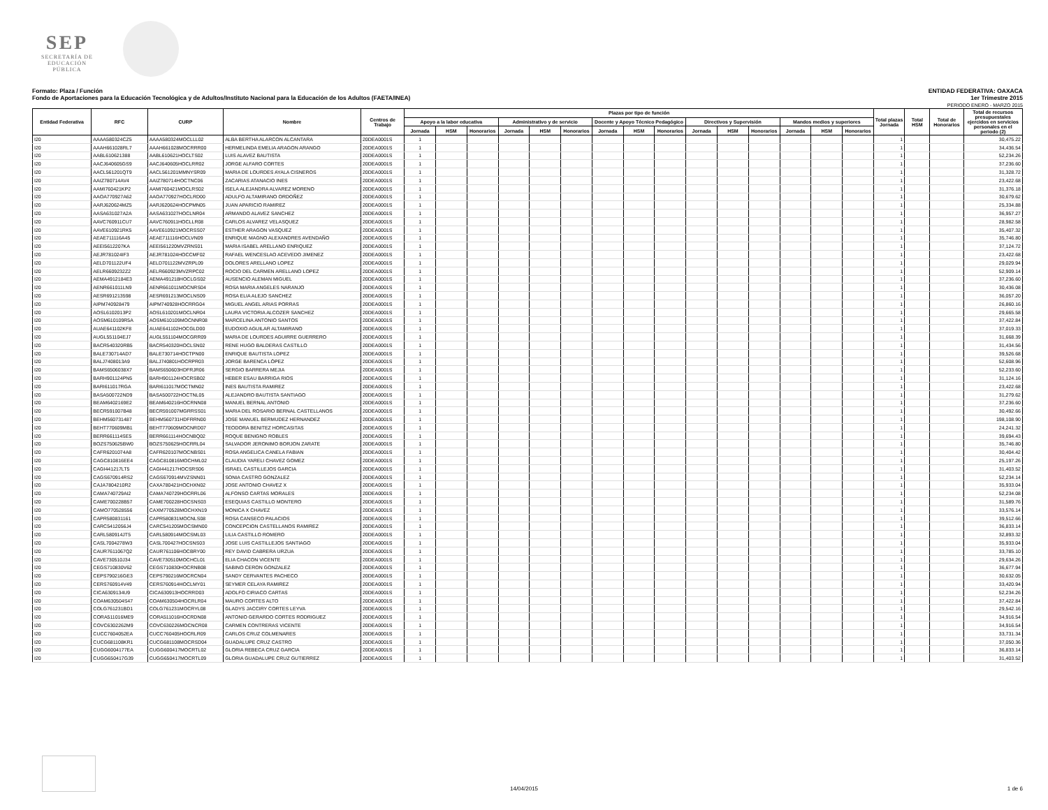SEP
SECRETARÍA DE
EDUCACIÓN PÚBLICA
Formato: Plaza / Función
Fondo de Aportaciones para la Educación Tecnológica y de Adultos/Instituto Nacional para la Educación de los Adultos (FAETA/INEA)
ENTIDAD FEDERATIVA: OAXACA
1er Trimestre 2015
PERIODO ENERO - MARZO 2015
| Entidad Federativa | RFC | CURP | Nombre | Centros de Trabajo | Plazas por tipo de función | | | | | | | | | | | | | | | Total plazas Jornada | Total HSM | Total de Honorarios | Total de recursos presupuestales ejercidos en servicios personales en el periodo (2) |
| --- | --- | --- | --- | --- | --- | --- | --- | --- | --- | --- | --- | --- | --- | --- | --- | --- | --- | --- | --- | --- | --- | --- | --- |
| | | | | | Apoyo a la labor educativa | | | Administrativo y de servicio | | | Docente y Apoyo Técnico Pedagógico | | | Directivos y Supervisión | | | Mandos medios y superiores | | | | | | |
| | | | | | Jornada | HSM | Honorarios | Jornada | HSM | Honorarios | Jornada | HSM | Honorarios | Jornada | HSM | Honorarios | Jornada | HSM | Honorarios | | | | |
| I20 | AAAA580324CZ5 | AAAA580324MOCLLL02 | ALBA BERTHA ALARCON ALCANTARA | 20DEA0001S | 1 | | | | | | | | | | | | | | | 1 | | | 30,475.22 |
| I20 | AAAH661028RL7 | AAAH661028MOCRRR00 | HERMELINDA EMELIA ARAGON ARANGO | 20DEA0001S | 1 | | | | | | | | | | | | | | | 1 | | | 34,436.54 |
| I20 | AABL610621388 | AABL610621HOCLTS02 | LUIS ALAVEZ BAUTISTA | 20DEA0001S | 1 | | | | | | | | | | | | | | | 1 | | | 52,234.26 |
| I20 | AACJ640605GS9 | AACJ640605HOCLRR02 | JORGE ALFARO CORTES | 20DEA0001S | 1 | | | | | | | | | | | | | | | 1 | | | 37,236.60 |
| I20 | AACL561201QT9 | AACL561201MMNYSR09 | MARIA DE LOURDES AYALA CISNEROS | 20DEA0001S | 1 | | | | | | | | | | | | | | | 1 | | | 31,328.72 |
| I20 | AAIZ780714AV4 | AAIZ780714HOCTNC06 | ZACARIAS ATANACIO INES | 20DEA0001S | 1 | | | | | | | | | | | | | | | 1 | | | 23,422.68 |
| I20 | AAMI760421KP2 | AAMI760421MOCLRS02 | ISELA ALEJANDRA ALVAREZ MORENO | 20DEA0001S | 1 | | | | | | | | | | | | | | | 1 | | | 31,376.18 |
| I20 | AAOA770927A62 | AAOA770927HOCLRD00 | ADULFO ALTAMIRANO ORDOÑEZ | 20DEA0001S | 1 | | | | | | | | | | | | | | | 1 | | | 30,679.62 |
| I20 | AARJ620624MZ5 | AARJ620624HOCPMN05 | JUAN APARICIO RAMIREZ | 20DEA0001S | 1 | | | | | | | | | | | | | | | 1 | | | 25,334.88 |
| I20 | AASA631027A2A | AASA631027HOCLNR04 | ARMANDO ALAVEZ SANCHEZ | 20DEA0001S | 1 | | | | | | | | | | | | | | | 1 | | | 36,957.27 |
| I20 | AAVC760911CU7 | AAVC760911HOCLLR08 | CARLOS ALVAREZ VELASQUEZ | 20DEA0001S | 1 | | | | | | | | | | | | | | | 1 | | | 28,982.58 |
| I20 | AAVE610921RK5 | AAVE610921MOCRSS07 | ESTHER ARAGON VASQUEZ | 20DEA0001S | 1 | | | | | | | | | | | | | | | 1 | | | 35,407.32 |
| I20 | AEAE711116A45 | AEAE711116HOCLVN09 | ENRIQUE MAGNO ALEXANDRES AVENDAÑO | 20DEA0001S | 1 | | | | | | | | | | | | | | | 1 | | | 35,746.80 |
| I20 | AEEI5612207KA | AEEI561220MVZRNS01 | MARIA ISABEL ARELLANO ENRIQUEZ | 20DEA0001S | 1 | | | | | | | | | | | | | | | 1 | | | 37,124.72 |
| I20 | AEJR781024IF3 | AEJR781024HOCCMF02 | RAFAEL WENCESLAO ACEVEDO JIMENEZ | 20DEA0001S | 1 | | | | | | | | | | | | | | | 1 | | | 23,422.68 |
| I20 | AELD701122UF4 | AELD701122MVZRPL09 | DOLORES ARELLANO LOPEZ | 20DEA0001S | 1 | | | | | | | | | | | | | | | 1 | | | 29,029.94 |
| I20 | AELR6609232Z2 | AELR660923MVZRPC02 | ROCIO DEL CARMEN ARELLANO LOPEZ | 20DEA0001S | 1 | | | | | | | | | | | | | | | 1 | | | 52,909.14 |
| I20 | AEMA4912184E3 | AEMA491218HOCLGS02 | AUSENCIO ALEMAN MIGUEL | 20DEA0001S | 1 | | | | | | | | | | | | | | | 1 | | | 37,236.60 |
| I20 | AENR661011LN9 | AENR661011MOCNRS04 | ROSA MARIA ANGELES NARANJO | 20DEA0001S | 1 | | | | | | | | | | | | | | | 1 | | | 30,436.08 |
| I20 | AESR691213598 | AESR691213MOCLNS09 | ROSA ELIA ALEJO SANCHEZ | 20DEA0001S | 1 | | | | | | | | | | | | | | | 1 | | | 36,057.20 |
| I20 | AIPM740928479 | AIPM740928HOCRRG04 | MIGUEL ANGEL ARIAS PORRAS | 20DEA0001S | 1 | | | | | | | | | | | | | | | 1 | | | 26,860.16 |
| I20 | AOSL6102013P2 | AOSL610201MOCLNR04 | LAURA VICTORIA ALCOZER SANCHEZ | 20DEA0001S | 1 | | | | | | | | | | | | | | | 1 | | | 29,665.58 |
| I20 | AOSM610109R5A | AOSM610109MOCNNR08 | MARCELINA ANTONIO SANTOS | 20DEA0001S | 1 | | | | | | | | | | | | | | | 1 | | | 37,422.84 |
| I20 | AUAE641102KF8 | AUAE641102HOCGLD00 | EUDOXIO AGUILAR ALTAMIRANO | 20DEA0001S | 1 | | | | | | | | | | | | | | | 1 | | | 37,019.33 |
| I20 | AUGL551104EJ7 | AUGL551104MOCGRR09 | MARIA DE LOURDES AGUIRRE GUERRERO | 20DEA0001S | 1 | | | | | | | | | | | | | | | 1 | | | 31,668.39 |
| I20 | BACR540320RB5 | BACR540320HOCLSN02 | RENE HUGO BALDERAS CASTILLO | 20DEA0001S | 1 | | | | | | | | | | | | | | | 1 | | | 31,434.56 |
| I20 | BALE730714AD7 | BALE730714HOCTPN00 | ENRIQUE BAUTISTA LOPEZ | 20DEA0001S | 1 | | | | | | | | | | | | | | | 1 | | | 39,526.68 |
| I20 | BALJ7408013A9 | BALJ740801HOCRPR03 | JORGE BARENCA LÓPEZ | 20DEA0001S | 1 | | | | | | | | | | | | | | | 1 | | | 52,608.96 |
| I20 | BAMS6506038X7 | BAMS650603HDFRJR06 | SERGIO BARRERA MEJIA | 20DEA0001S | 1 | | | | | | | | | | | | | | | 1 | | | 52,233.60 |
| I20 | BARH901124PN5 | BARH901124HOCRSB02 | HEBER ESAU BARRIGA RIOS | 20DEA0001S | 1 | | | | | | | | | | | | | | | 1 | | | 31,124.16 |
| I20 | BARI611017RGA | BARI611017MOCTMN02 | INES BAUTISTA RAMIREZ | 20DEA0001S | 1 | | | | | | | | | | | | | | | 1 | | | 23,422.68 |
| I20 | BASA500722ND9 | BASA500722HOCTNL05 | ALEJANDRO BAUTISTA SANTIAGO | 20DEA0001S | 1 | | | | | | | | | | | | | | | 1 | | | 31,279.62 |
| I20 | BEAM6402169E2 | BEAM640216HOCRNN08 | MANUEL BERNAL ANTONIO | 20DEA0001S | 1 | | | | | | | | | | | | | | | 1 | | | 37,236.60 |
| I20 | BECR591007B48 | BECR591007MGRRSS01 | MARIA DEL ROSARIO BERNAL CASTELLANOS | 20DEA0001S | 1 | | | | | | | | | | | | | | | 1 | | | 30,492.66 |
| I20 | BEHM560731487 | BEHM560731HDFRRN00 | JOSE MANUEL BERMUDEZ HERNANDEZ | 20DEA0001S | 1 | | | | | | | | | | | | | | | 1 | | | 198,108.90 |
| I20 | BEHT770609MB1 | BEHT770609MOCNRD07 | TEODORA BENITEZ HORCASITAS | 20DEA0001S | 1 | | | | | | | | | | | | | | | 1 | | | 24,241.32 |
| I20 | BERR661114SE5 | BERR661114HOCNBQ02 | ROQUE BENIGNO ROBLES | 20DEA0001S | 1 | | | | | | | | | | | | | | | 1 | | | 39,694.43 |
| I20 | BOZS750625BW0 | BOZS750625HOCRRL04 | SALVADOR JERONIMO BORJON ZARATE | 20DEA0001S | 1 | | | | | | | | | | | | | | | 1 | | | 35,746.80 |
| I20 | CAFR6201074A8 | CAFR620107MOCNBS01 | ROSA ANGELICA CANELA FABIAN | 20DEA0001S | 1 | | | | | | | | | | | | | | | 1 | | | 30,404.42 |
| I20 | CAGC810816EE4 | CAGC810816MOCHML02 | CLAUDIA YARELI CHAVEZ GOMEZ | 20DEA0001S | 1 | | | | | | | | | | | | | | | 1 | | | 25,197.26 |
| I20 | CAGI441217LT5 | CAGI441217HOCSRS06 | ISRAEL CASTILLEJOS GARCIA | 20DEA0001S | 1 | | | | | | | | | | | | | | | 1 | | | 31,403.52 |
| I20 | CAGS670914RS2 | CAGS670914MVZSNN01 | SONIA CASTRO GONZALEZ | 20DEA0001S | 1 | | | | | | | | | | | | | | | 1 | | | 52,234.14 |
| I20 | CAJA7804210R2 | CAXA780421HOCHXN02 | JOSE ANTONIO CHAVEZ X | 20DEA0001S | 1 | | | | | | | | | | | | | | | 1 | | | 35,933.04 |
| I20 | CAMA740729AI2 | CAMA740729HOCRRL06 | ALFONSO CARTAS MORALES | 20DEA0001S | 1 | | | | | | | | | | | | | | | 1 | | | 52,234.08 |
| I20 | CAME700228B57 | CAME700228HOCSNS03 | ESEQUIAS CASTILLO MONTERO | 20DEA0001S | 1 | | | | | | | | | | | | | | | 1 | | | 31,589.76 |
| I20 | CAMO770528556 | CAXM770528MOCHXN19 | MONICA X CHAVEZ | 20DEA0001S | 1 | | | | | | | | | | | | | | | 1 | | | 33,576.14 |
| I20 | CAPR580831161 | CAPR580831MOCNLS08 | ROSA CANSECO PALACIOS | 20DEA0001S | 1 | | | | | | | | | | | | | | | 1 | | | 39,512.66 |
| I20 | CARC5412056J4 | CARC541205MOCSMN00 | CONCEPCION CASTELLANOS RAMIREZ | 20DEA0001S | 1 | | | | | | | | | | | | | | | 1 | | | 36,833.14 |
| I20 | CARL580914JT5 | CARL580914MOCSML03 | LILIA CASTILLO ROMERO | 20DEA0001S | 1 | | | | | | | | | | | | | | | 1 | | | 32,893.32 |
| I20 | CASL7004278W3 | CASL700427HOCSNS03 | JOSE LUIS CASTILLEJOS SANTIAGO | 20DEA0001S | 1 | | | | | | | | | | | | | | | 1 | | | 35,933.04 |
| I20 | CAUR7611067Q2 | CAUR761106HOCBRY00 | REY DAVID CABRERA URZUA | 20DEA0001S | 1 | | | | | | | | | | | | | | | 1 | | | 33,785.10 |
| I20 | CAVE730510J34 | CAVE730510MOCHCL01 | ELIA CHACON VICENTE | 20DEA0001S | 1 | | | | | | | | | | | | | | | 1 | | | 29,634.26 |
| I20 | CEGS710830V62 | CEGS710830HOCRNB08 | SABINO CERON GONZALEZ | 20DEA0001S | 1 | | | | | | | | | | | | | | | 1 | | | 36,677.94 |
| I20 | CEPS790216GE3 | CEPS790216MOCRCN04 | SANDY CERVANTES PACHECO | 20DEA0001S | 1 | | | | | | | | | | | | | | | 1 | | | 30,632.05 |
| I20 | CERS760914V49 | CERS760914HOCLMY01 | SEYMER CELAYA RAMIREZ | 20DEA0001S | 1 | | | | | | | | | | | | | | | 1 | | | 33,420.94 |
| I20 | CICA6309134U9 | CICA630913HOCRRD03 | ADOLFO CIRIACO CARTAS | 20DEA0001S | 1 | | | | | | | | | | | | | | | 1 | | | 52,234.26 |
| I20 | COAM630504S47 | COAM630504HOCRLR04 | MAURO CORTES ALTO | 20DEA0001S | 1 | | | | | | | | | | | | | | | 1 | | | 37,422.84 |
| I20 | COLG761231BD1 | COLG761231MOCRYL08 | GLADYS JACCIRY CORTES LEYVA | 20DEA0001S | 1 | | | | | | | | | | | | | | | 1 | | | 29,542.16 |
| I20 | CORA511016ME9 | CORA511016HOCRDN08 | ANTONIO GERARDO CORTES RODRIGUEZ | 20DEA0001S | 1 | | | | | | | | | | | | | | | 1 | | | 34,916.54 |
| I20 | COVC6302262M9 | COVC630226MOCNCR08 | CARMEN CONTRERAS VICENTE | 20DEA0001S | 1 | | | | | | | | | | | | | | | 1 | | | 34,916.54 |
| I20 | CUCC7604052EA | CUCC760405HOCRLR09 | CARLOS CRUZ COLMENARES | 20DEA0001S | 1 | | | | | | | | | | | | | | | 1 | | | 33,731.34 |
| I20 | CUCG681108KR1 | CUCG681108MOCRSD04 | GUADALUPE CRUZ CASTRO | 20DEA0001S | 1 | | | | | | | | | | | | | | | 1 | | | 37,050.36 |
| I20 | CUGG6004177EA | CUGG600417MOCRTL02 | GLORIA REBECA CRUZ GARCIA | 20DEA0001S | 1 | | | | | | | | | | | | | | | 1 | | | 36,833.14 |
| I20 | CUGG650417G39 | CUGG650417MOCRTL09 | GLORIA GUADALUPE CRUZ GUTIERREZ | 20DEA0001S | 1 | | | | | | | | | | | | | | | 1 | | | 31,403.52 |
14/04/2015 1 de 6